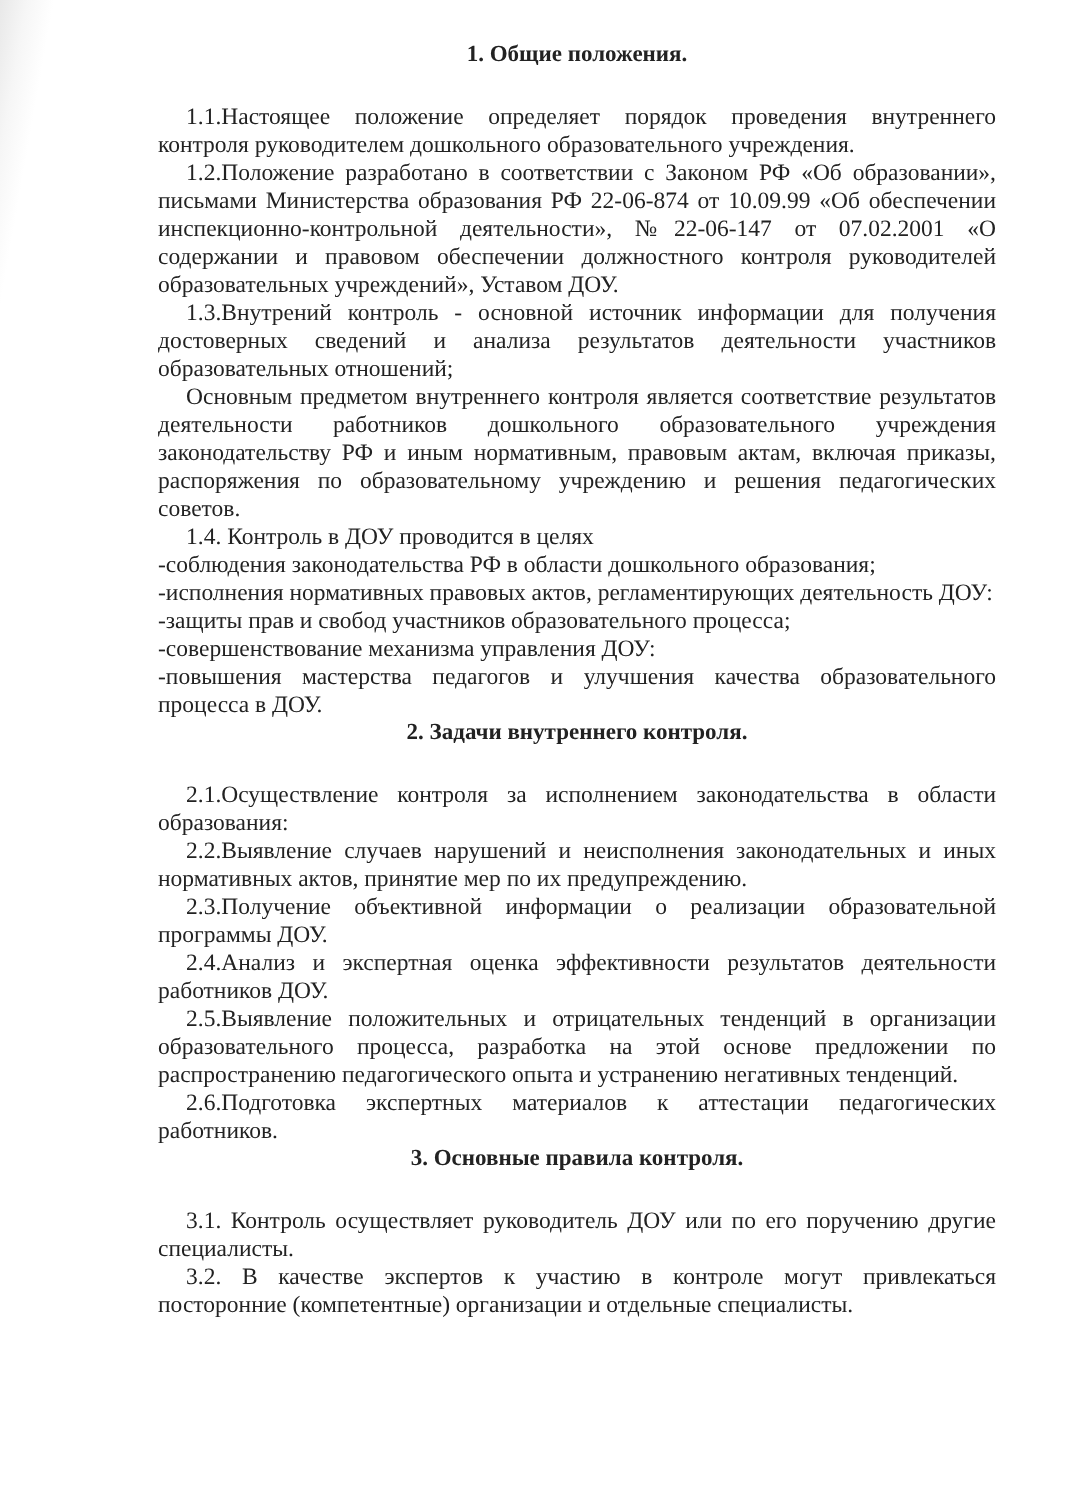1. Общие положения.
1.1.Настоящее положение определяет порядок проведения внутреннего контроля руководителем дошкольного образовательного учреждения.
1.2.Положение разработано в соответствии с Законом РФ «Об образовании», письмами Министерства образования РФ 22-06-874 от 10.09.99 «Об обеспечении инспекционно-контрольной деятельности», №22-06-147 от 07.02.2001 «О содержании и правовом обеспечении должностного контроля руководителей образовательных учреждений», Уставом ДОУ.
1.3.Внутрений контроль - основной источник информации для получения достоверных сведений и анализа результатов деятельности участников образовательных отношений;
Основным предметом внутреннего контроля является соответствие результатов деятельности работников дошкольного образовательного учреждения законодательству РФ и иным нормативным, правовым актам, включая приказы, распоряжения по образовательному учреждению и решения педагогических советов.
1.4. Контроль в ДОУ проводится в целях
-соблюдения законодательства РФ в области дошкольного образования;
-исполнения нормативных правовых актов, регламентирующих деятельность ДОУ:
-защиты прав и свобод участников образовательного процесса;
-совершенствование механизма управления ДОУ:
-повышения мастерства педагогов и улучшения качества образовательного процесса в ДОУ.
2. Задачи внутреннего контроля.
2.1.Осуществление контроля за исполнением законодательства в области образования:
2.2.Выявление случаев нарушений и неисполнения законодательных и иных нормативных актов, принятие мер по их предупреждению.
2.3.Получение объективной информации о реализации образовательной программы ДОУ.
2.4.Анализ и экспертная оценка эффективности результатов деятельности работников ДОУ.
2.5.Выявление положительных и отрицательных тенденций в организации образовательного процесса, разработка на этой основе предложении по распространению педагогического опыта и устранению негативных тенденций.
2.6.Подготовка экспертных материалов к аттестации педагогических работников.
3. Основные правила контроля.
3.1. Контроль осуществляет руководитель ДОУ или по его поручению другие специалисты.
3.2. В качестве экспертов к участию в контроле могут привлекаться посторонние (компетентные) организации и отдельные специалисты.